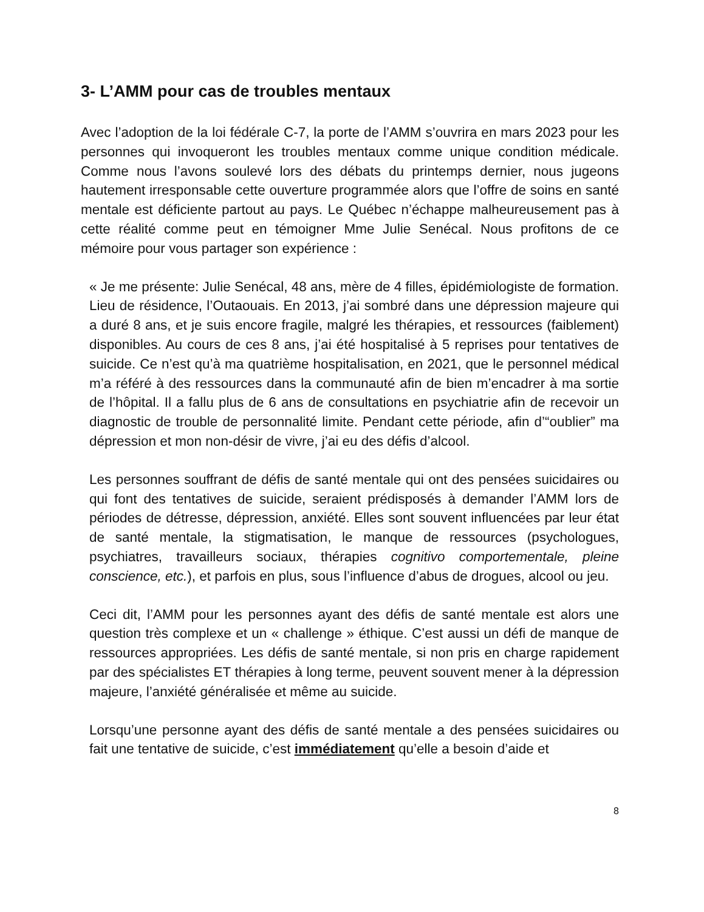3- L’AMM pour cas de troubles mentaux
Avec l’adoption de la loi fédérale C-7, la porte de l’AMM s’ouvrira en mars 2023 pour les personnes qui invoqueront les troubles mentaux comme unique condition médicale. Comme nous l’avons soulevé lors des débats du printemps dernier, nous jugeons hautement irresponsable cette ouverture programmée alors que l’offre de soins en santé mentale est déficiente partout au pays. Le Québec n’échappe malheureusement pas à cette réalité comme peut en témoigner Mme Julie Senécal. Nous profitons de ce mémoire pour vous partager son expérience :
« Je me présente: Julie Senécal, 48 ans, mère de 4 filles, épidémiologiste de formation. Lieu de résidence, l’Outaouais. En 2013, j’ai sombré dans une dépression majeure qui a duré 8 ans, et je suis encore fragile, malgré les thérapies, et ressources (faiblement) disponibles. Au cours de ces 8 ans, j’ai été hospitalisé à 5 reprises pour tentatives de suicide. Ce n’est qu’à ma quatrième hospitalisation, en 2021, que le personnel médical m’a référé à des ressources dans la communauté afin de bien m’encadrer à ma sortie de l’hôpital. Il a fallu plus de 6 ans de consultations en psychiatrie afin de recevoir un diagnostic de trouble de personnalité limite. Pendant cette période, afin d’“oublier” ma dépression et mon non-désir de vivre, j’ai eu des défis d’alcool.
Les personnes souffrant de défis de santé mentale qui ont des pensées suicidaires ou qui font des tentatives de suicide, seraient prédisposés à demander l’AMM lors de périodes de détresse, dépression, anxiété. Elles sont souvent influencées par leur état de santé mentale, la stigmatisation, le manque de ressources (psychologues, psychiatres, travailleurs sociaux, thérapies cognitivo comportementale, pleine conscience, etc.), et parfois en plus, sous l’influence d’abus de drogues, alcool ou jeu.
Ceci dit, l’AMM pour les personnes ayant des défis de santé mentale est alors une question très complexe et un « challenge » éthique. C’est aussi un défi de manque de ressources appropriées. Les défis de santé mentale, si non pris en charge rapidement par des spécialistes ET thérapies à long terme, peuvent souvent mener à la dépression majeure, l’anxiété généralisée et même au suicide.
Lorsqu’une personne ayant des défis de santé mentale a des pensées suicidaires ou fait une tentative de suicide, c’est immédiatement qu’elle a besoin d’aide et
8